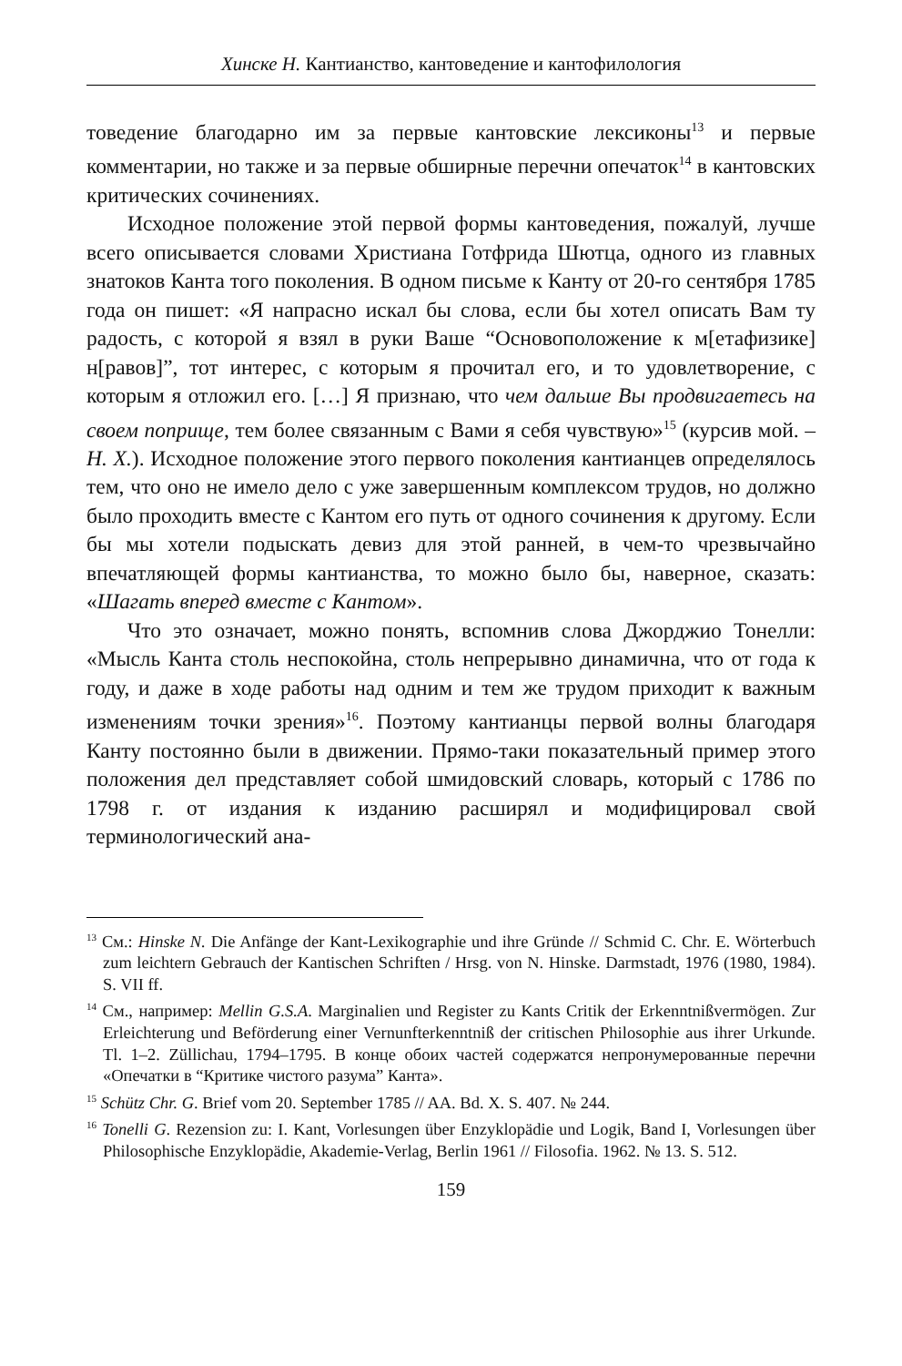Хинске Н. Кантианство, кантоведение и кантофилология
товедение благодарно им за первые кантовские лексиконы<sup>13</sup> и первые комментарии, но также и за первые обширные перечни опечаток<sup>14</sup> в кантовских критических сочинениях.
Исходное положение этой первой формы кантоведения, пожалуй, лучше всего описывается словами Христиана Готфрида Шютца, одного из главных знатоков Канта того поколения. В одном письме к Канту от 20-го сентября 1785 года он пишет: «Я напрасно искал бы слова, если бы хотел описать Вам ту радость, с которой я взял в руки Ваше “Основоположение к м[етафизике] н[равов]”, тот интерес, с которым я прочитал его, и то удовлетворение, с которым я отложил его. […] Я признаю, что чем дальше Вы продвигаетесь на своем поприще, тем более связанным с Вами я себя чувствую»<sup>15</sup> (курсив мой. – Н. Х.). Исходное положение этого первого поколения кантианцев определялось тем, что оно не имело дело с уже завершенным комплексом трудов, но должно было проходить вместе с Кантом его путь от одного сочинения к другому. Если бы мы хотели подыскать девиз для этой ранней, в чем-то чрезвычайно впечатляющей формы кантианства, то можно было бы, наверное, сказать: «Шагать вперед вместе с Кантом».
Что это означает, можно понять, вспомнив слова Джорджио Тонелли: «Мысль Канта столь неспокойна, столь непрерывно динамична, что от года к году, и даже в ходе работы над одним и тем же трудом приходит к важным изменениям точки зрения»<sup>16</sup>. Поэтому кантианцы первой волны благодаря Канту постоянно были в движении. Прямо-таки показательный пример этого положения дел представляет собой шмидовский словарь, который с 1786 по 1798 г. от издания к изданию расширял и модифицировал свой терминологический ана-
<sup>13</sup> См.: Hinske N. Die Anfänge der Kant-Lexikographie und ihre Gründe // Schmid C. Chr. E. Wörterbuch zum leichtern Gebrauch der Kantischen Schriften / Hrsg. von N. Hinske. Darmstadt, 1976 (1980, 1984). S. VII ff.
<sup>14</sup> См., например: Mellin G.S.A. Marginalien und Register zu Kants Critik der Erkenntnißvermögen. Zur Erleichterung und Beförderung einer Vernunfterkenntniß der critischen Philosophie aus ihrer Urkunde. Tl. 1–2. Züllichau, 1794–1795. В конце обоих частей содержатся непронумерованные перечни «Опечатки в “Критике чистого разума” Канта».
<sup>15</sup> Schütz Chr. G. Brief vom 20. September 1785 // AA. Bd. X. S. 407. № 244.
<sup>16</sup> Tonelli G. Rezension zu: I. Kant, Vorlesungen über Enzyklopädie und Logik, Band I, Vorlesungen über Philosophische Enzyklopädie, Akademie-Verlag, Berlin 1961 // Filosofia. 1962. № 13. S. 512.
159